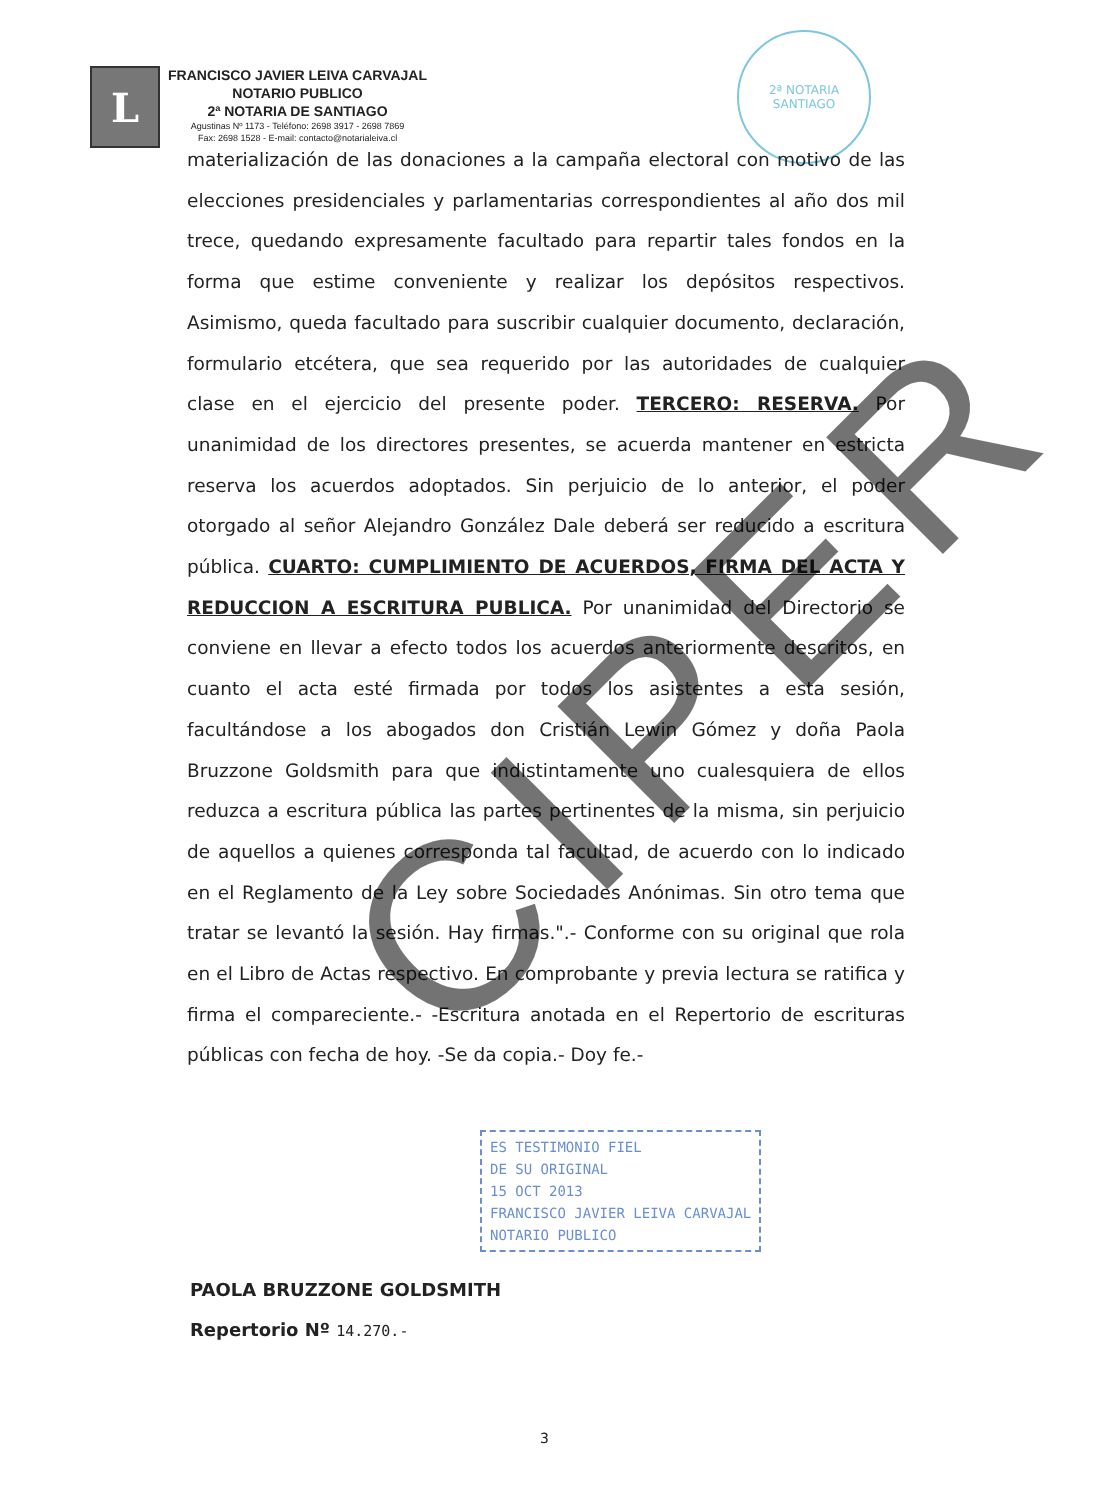L
FRANCISCO JAVIER LEIVA CARVAJAL
NOTARIO PUBLICO
2ª NOTARIA DE SANTIAGO
Agustinas Nº 1173 - Teléfono: 2698 3917 - 2698 7869
Fax: 2698 1528 - E-mail: contacto@notarialeiva.cl
2ª NOTARIA
SANTIAGO
materialización de las donaciones a la campaña electoral con motivo de las elecciones presidenciales y parlamentarias correspondientes al año dos mil trece, quedando expresamente facultado para repartir tales fondos en la forma que estime conveniente y realizar los depósitos respectivos. Asimismo, queda facultado para suscribir cualquier documento, declaración, formulario etcétera, que sea requerido por las autoridades de cualquier clase en el ejercicio del presente poder. TERCERO: RESERVA. Por unanimidad de los directores presentes, se acuerda mantener en estricta reserva los acuerdos adoptados. Sin perjuicio de lo anterior, el poder otorgado al señor Alejandro González Dale deberá ser reducido a escritura pública. CUARTO: CUMPLIMIENTO DE ACUERDOS, FIRMA DEL ACTA Y REDUCCION A ESCRITURA PUBLICA. Por unanimidad del Directorio se conviene en llevar a efecto todos los acuerdos anteriormente descritos, en cuanto el acta esté firmada por todos los asistentes a esta sesión, facultándose a los abogados don Cristián Lewin Gómez y doña Paola Bruzzone Goldsmith para que indistintamente uno cualesquiera de ellos reduzca a escritura pública las partes pertinentes de la misma, sin perjuicio de aquellos a quienes corresponda tal facultad, de acuerdo con lo indicado en el Reglamento de la Ley sobre Sociedades Anónimas. Sin otro tema que tratar se levantó la sesión. Hay firmas.".- Conforme con su original que rola en el Libro de Actas respectivo. En comprobante y previa lectura se ratifica y firma el compareciente.- -Escritura anotada en el Repertorio de escrituras públicas con fecha de hoy. -Se da copia.- Doy fe.-
ES TESTIMONIO FIEL
DE SU ORIGINAL
15 OCT 2013
FRANCISCO JAVIER LEIVA CARVAJAL
NOTARIO PUBLICO
PAOLA BRUZZONE GOLDSMITH
Repertorio Nº 14.270.-
CIPER
3